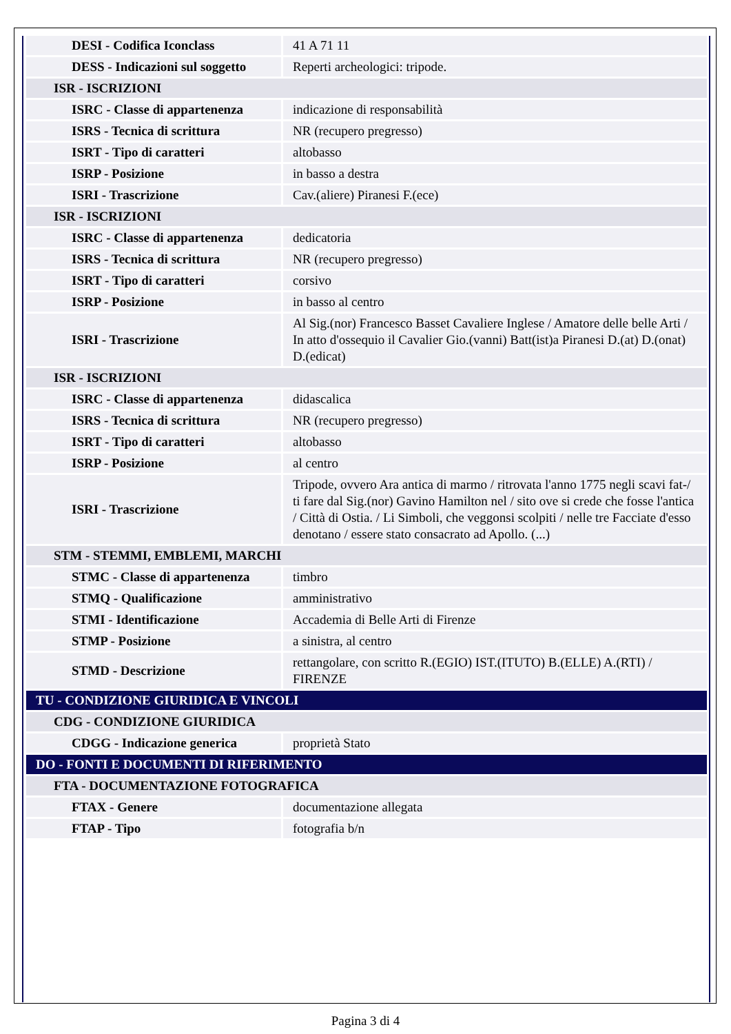| DESI - Codifica Iconclass | 41 A 71 11 |
| DESS - Indicazioni sul soggetto | Reperti archeologici: tripode. |
| ISR - ISCRIZIONI | |
| ISRC - Classe di appartenenza | indicazione di responsabilità |
| ISRS - Tecnica di scrittura | NR (recupero pregresso) |
| ISRT - Tipo di caratteri | altobasso |
| ISRP - Posizione | in basso a destra |
| ISRI - Trascrizione | Cav.(aliere) Piranesi F.(ece) |
| ISR - ISCRIZIONI | |
| ISRC - Classe di appartenenza | dedicatoria |
| ISRS - Tecnica di scrittura | NR (recupero pregresso) |
| ISRT - Tipo di caratteri | corsivo |
| ISRP - Posizione | in basso al centro |
| ISRI - Trascrizione | Al Sig.(nor) Francesco Basset Cavaliere Inglese / Amatore delle belle Arti / In atto d'ossequio il Cavalier Gio.(vanni) Batt(ist)a Piranesi D.(at) D.(onat) D.(edicat) |
| ISR - ISCRIZIONI | |
| ISRC - Classe di appartenenza | didascalica |
| ISRS - Tecnica di scrittura | NR (recupero pregresso) |
| ISRT - Tipo di caratteri | altobasso |
| ISRP - Posizione | al centro |
| ISRI - Trascrizione | Tripode, ovvero Ara antica di marmo / ritrovata l'anno 1775 negli scavi fat-/ ti fare dal Sig.(nor) Gavino Hamilton nel / sito ove si crede che fosse l'antica / Città di Ostia. / Li Simboli, che veggonsi scolpiti / nelle tre Facciate d'esso denotano / essere stato consacrato ad Apollo. (...) |
| STM - STEMMI, EMBLEMI, MARCHI | |
| STMC - Classe di appartenenza | timbro |
| STMQ - Qualificazione | amministrativo |
| STMI - Identificazione | Accademia di Belle Arti di Firenze |
| STMP - Posizione | a sinistra, al centro |
| STMD - Descrizione | rettangolare, con scritto R.(EGIO) IST.(ITUTO) B.(ELLE) A.(RTI) / FIRENZE |
| TU - CONDIZIONE GIURIDICA E VINCOLI | |
| CDG - CONDIZIONE GIURIDICA | |
| CDGG - Indicazione generica | proprietà Stato |
| DO - FONTI E DOCUMENTI DI RIFERIMENTO | |
| FTA - DOCUMENTAZIONE FOTOGRAFICA | |
| FTAX - Genere | documentazione allegata |
| FTAP - Tipo | fotografia b/n |
Pagina 3 di 4